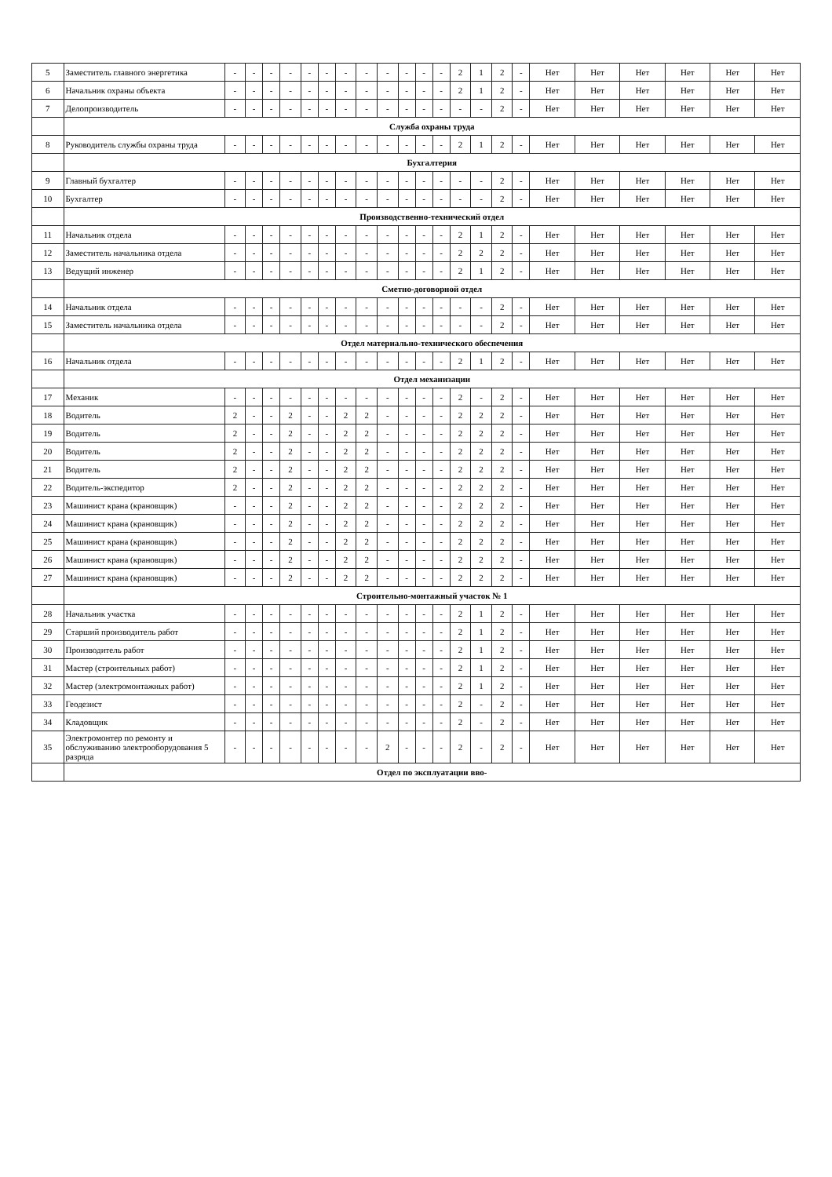| 5 | Заместитель главного энергетика | - | - | - | - | - | - | - | - | - | - | - | - | 2 | 1 | 2 | - | Нет | Нет | Нет | Нет | Нет | Нет |
| 6 | Начальник охраны объекта | - | - | - | - | - | - | - | - | - | - | - | - | 2 | 1 | 2 | - | Нет | Нет | Нет | Нет | Нет | Нет |
| 7 | Делопроизводитель | - | - | - | - | - | - | - | - | - | - | - | - | - | - | 2 | - | Нет | Нет | Нет | Нет | Нет | Нет |
| | Служба охраны труда | | | | | | | | | | | | | | | | | | | | | | |
| 8 | Руководитель службы охраны труда | - | - | - | - | - | - | - | - | - | - | - | - | 2 | 1 | 2 | - | Нет | Нет | Нет | Нет | Нет | Нет |
| | Бухгалтерия | | | | | | | | | | | | | | | | | | | | | | |
| 9 | Главный бухгалтер | - | - | - | - | - | - | - | - | - | - | - | - | - | - | 2 | - | Нет | Нет | Нет | Нет | Нет | Нет |
| 10 | Бухгалтер | - | - | - | - | - | - | - | - | - | - | - | - | - | - | 2 | - | Нет | Нет | Нет | Нет | Нет | Нет |
| | Производственно-технический отдел | | | | | | | | | | | | | | | | | | | | | | |
| 11 | Начальник отдела | - | - | - | - | - | - | - | - | - | - | - | - | 2 | 1 | 2 | - | Нет | Нет | Нет | Нет | Нет | Нет |
| 12 | Заместитель начальника отдела | - | - | - | - | - | - | - | - | - | - | - | - | 2 | 2 | 2 | - | Нет | Нет | Нет | Нет | Нет | Нет |
| 13 | Ведущий инженер | - | - | - | - | - | - | - | - | - | - | - | - | 2 | 1 | 2 | - | Нет | Нет | Нет | Нет | Нет | Нет |
| | Сметно-договорной отдел | | | | | | | | | | | | | | | | | | | | | | |
| 14 | Начальник отдела | - | - | - | - | - | - | - | - | - | - | - | - | - | - | 2 | - | Нет | Нет | Нет | Нет | Нет | Нет |
| 15 | Заместитель начальника отдела | - | - | - | - | - | - | - | - | - | - | - | - | - | - | 2 | - | Нет | Нет | Нет | Нет | Нет | Нет |
| | Отдел материально-технического обеспечения | | | | | | | | | | | | | | | | | | | | | | |
| 16 | Начальник отдела | - | - | - | - | - | - | - | - | - | - | - | - | 2 | 1 | 2 | - | Нет | Нет | Нет | Нет | Нет | Нет |
| | Отдел механизации | | | | | | | | | | | | | | | | | | | | | | |
| 17 | Механик | - | - | - | - | - | - | - | - | - | - | - | - | 2 | - | 2 | - | Нет | Нет | Нет | Нет | Нет | Нет |
| 18 | Водитель | 2 | - | - | 2 | - | - | 2 | 2 | - | - | - | - | 2 | 2 | 2 | - | Нет | Нет | Нет | Нет | Нет | Нет |
| 19 | Водитель | 2 | - | - | 2 | - | - | 2 | 2 | - | - | - | - | 2 | 2 | 2 | - | Нет | Нет | Нет | Нет | Нет | Нет |
| 20 | Водитель | 2 | - | - | 2 | - | - | 2 | 2 | - | - | - | - | 2 | 2 | 2 | - | Нет | Нет | Нет | Нет | Нет | Нет |
| 21 | Водитель | 2 | - | - | 2 | - | - | 2 | 2 | - | - | - | - | 2 | 2 | 2 | - | Нет | Нет | Нет | Нет | Нет | Нет |
| 22 | Водитель-экспедитор | 2 | - | - | 2 | - | - | 2 | 2 | - | - | - | - | 2 | 2 | 2 | - | Нет | Нет | Нет | Нет | Нет | Нет |
| 23 | Машинист крана (крановщик) | - | - | - | 2 | - | - | 2 | 2 | - | - | - | - | 2 | 2 | 2 | - | Нет | Нет | Нет | Нет | Нет | Нет |
| 24 | Машинист крана (крановщик) | - | - | - | 2 | - | - | 2 | 2 | - | - | - | - | 2 | 2 | 2 | - | Нет | Нет | Нет | Нет | Нет | Нет |
| 25 | Машинист крана (крановщик) | - | - | - | 2 | - | - | 2 | 2 | - | - | - | - | 2 | 2 | 2 | - | Нет | Нет | Нет | Нет | Нет | Нет |
| 26 | Машинист крана (крановщик) | - | - | - | 2 | - | - | 2 | 2 | - | - | - | - | 2 | 2 | 2 | - | Нет | Нет | Нет | Нет | Нет | Нет |
| 27 | Машинист крана (крановщик) | - | - | - | 2 | - | - | 2 | 2 | - | - | - | - | 2 | 2 | 2 | - | Нет | Нет | Нет | Нет | Нет | Нет |
| | Строительно-монтажный участок № 1 | | | | | | | | | | | | | | | | | | | | | | |
| 28 | Начальник участка | - | - | - | - | - | - | - | - | - | - | - | - | 2 | 1 | 2 | - | Нет | Нет | Нет | Нет | Нет | Нет |
| 29 | Старший производитель работ | - | - | - | - | - | - | - | - | - | - | - | - | 2 | 1 | 2 | - | Нет | Нет | Нет | Нет | Нет | Нет |
| 30 | Производитель работ | - | - | - | - | - | - | - | - | - | - | - | - | 2 | 1 | 2 | - | Нет | Нет | Нет | Нет | Нет | Нет |
| 31 | Мастер (строительных работ) | - | - | - | - | - | - | - | - | - | - | - | - | 2 | 1 | 2 | - | Нет | Нет | Нет | Нет | Нет | Нет |
| 32 | Мастер (электромонтажных работ) | - | - | - | - | - | - | - | - | - | - | - | - | 2 | 1 | 2 | - | Нет | Нет | Нет | Нет | Нет | Нет |
| 33 | Геодезист | - | - | - | - | - | - | - | - | - | - | - | - | 2 | - | 2 | - | Нет | Нет | Нет | Нет | Нет | Нет |
| 34 | Кладовщик | - | - | - | - | - | - | - | - | - | - | - | - | 2 | - | 2 | - | Нет | Нет | Нет | Нет | Нет | Нет |
| 35 | Электромонтер по ремонту и обслуживанию электрооборудования 5 разряда | - | - | - | - | - | - | - | - | 2 | - | - | - | 2 | - | 2 | - | Нет | Нет | Нет | Нет | Нет | Нет |
| | Отдел по эксплуатации вво- | | | | | | | | | | | | | | | | | | | | | | |